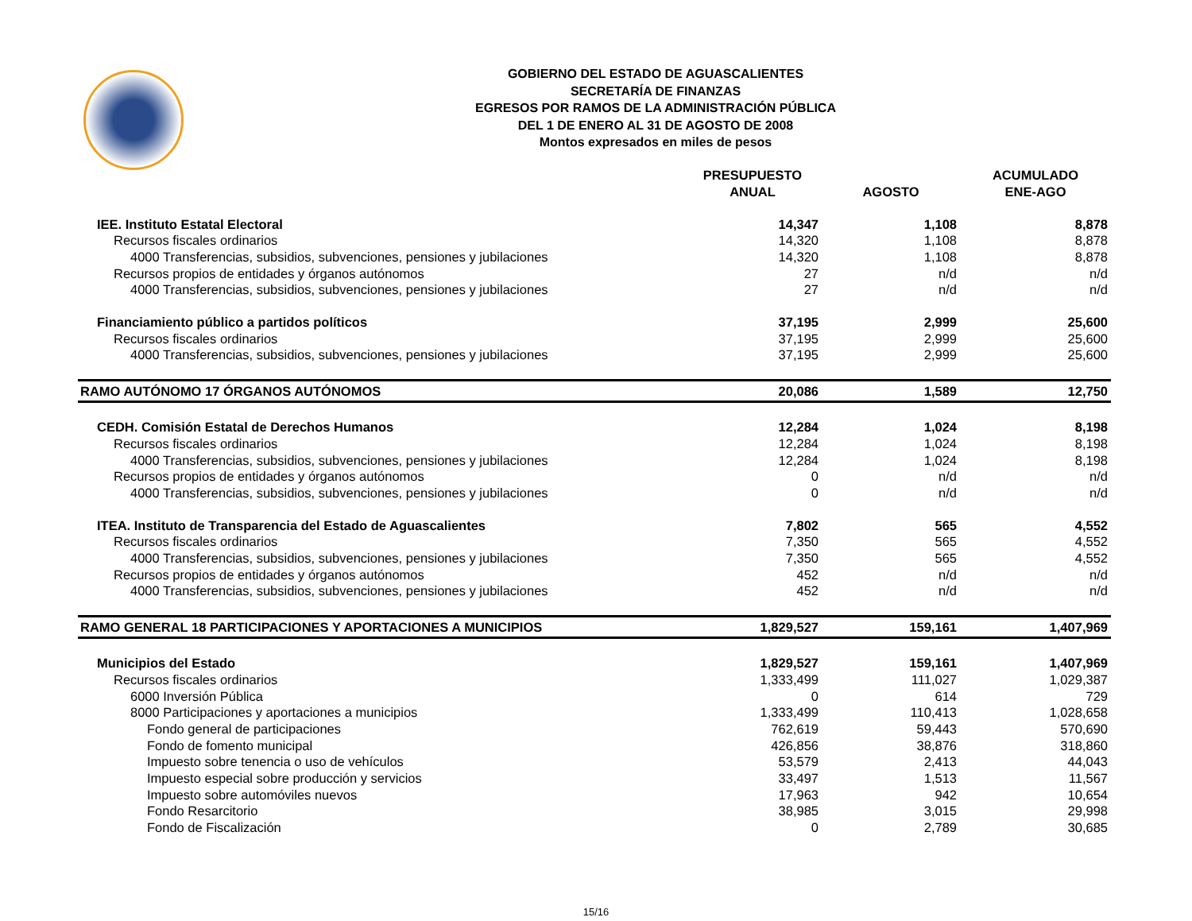GOBIERNO DEL ESTADO DE AGUASCALIENTES
SECRETARÍA DE FINANZAS
EGRESOS POR RAMOS DE LA ADMINISTRACIÓN PÚBLICA
DEL 1 DE ENERO AL 31 DE AGOSTO DE 2008
Montos expresados en miles de pesos
| | PRESUPUESTO ANUAL | AGOSTO | ACUMULADO ENE-AGO |
| --- | --- | --- | --- |
| IEE. Instituto Estatal Electoral | 14,347 | 1,108 | 8,878 |
| Recursos fiscales ordinarios | 14,320 | 1,108 | 8,878 |
| 4000 Transferencias, subsidios, subvenciones, pensiones y jubilaciones | 14,320 | 1,108 | 8,878 |
| Recursos propios de entidades y órganos autónomos | 27 | n/d | n/d |
| 4000 Transferencias, subsidios, subvenciones, pensiones y jubilaciones | 27 | n/d | n/d |
| Financiamiento público a partidos políticos | 37,195 | 2,999 | 25,600 |
| Recursos fiscales ordinarios | 37,195 | 2,999 | 25,600 |
| 4000 Transferencias, subsidios, subvenciones, pensiones y jubilaciones | 37,195 | 2,999 | 25,600 |
| RAMO AUTÓNOMO 17 ÓRGANOS AUTÓNOMOS | 20,086 | 1,589 | 12,750 |
| CEDH. Comisión Estatal de Derechos Humanos | 12,284 | 1,024 | 8,198 |
| Recursos fiscales ordinarios | 12,284 | 1,024 | 8,198 |
| 4000 Transferencias, subsidios, subvenciones, pensiones y jubilaciones | 12,284 | 1,024 | 8,198 |
| Recursos propios de entidades y órganos autónomos | 0 | n/d | n/d |
| 4000 Transferencias, subsidios, subvenciones, pensiones y jubilaciones | 0 | n/d | n/d |
| ITEA. Instituto de Transparencia del Estado de Aguascalientes | 7,802 | 565 | 4,552 |
| Recursos fiscales ordinarios | 7,350 | 565 | 4,552 |
| 4000 Transferencias, subsidios, subvenciones, pensiones y jubilaciones | 7,350 | 565 | 4,552 |
| Recursos propios de entidades y órganos autónomos | 452 | n/d | n/d |
| 4000 Transferencias, subsidios, subvenciones, pensiones y jubilaciones | 452 | n/d | n/d |
| RAMO GENERAL 18 PARTICIPACIONES Y APORTACIONES A MUNICIPIOS | 1,829,527 | 159,161 | 1,407,969 |
| Municipios del Estado | 1,829,527 | 159,161 | 1,407,969 |
| Recursos fiscales ordinarios | 1,333,499 | 111,027 | 1,029,387 |
| 6000 Inversión Pública | 0 | 614 | 729 |
| 8000 Participaciones y aportaciones a municipios | 1,333,499 | 110,413 | 1,028,658 |
| Fondo general de participaciones | 762,619 | 59,443 | 570,690 |
| Fondo de fomento municipal | 426,856 | 38,876 | 318,860 |
| Impuesto sobre tenencia o uso de vehículos | 53,579 | 2,413 | 44,043 |
| Impuesto especial sobre producción y servicios | 33,497 | 1,513 | 11,567 |
| Impuesto sobre automóviles nuevos | 17,963 | 942 | 10,654 |
| Fondo Resarcitorio | 38,985 | 3,015 | 29,998 |
| Fondo de Fiscalización | 0 | 2,789 | 30,685 |
15/16